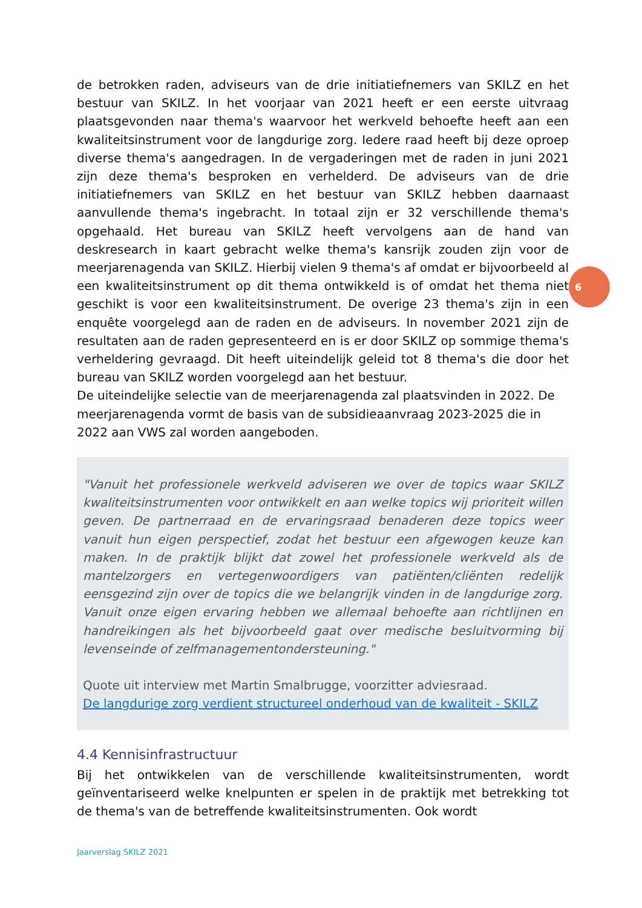de betrokken raden, adviseurs van de drie initiatiefnemers van SKILZ en het bestuur van SKILZ. In het voorjaar van 2021 heeft er een eerste uitvraag plaatsgevonden naar thema's waarvoor het werkveld behoefte heeft aan een kwaliteitsinstrument voor de langdurige zorg. Iedere raad heeft bij deze oproep diverse thema's aangedragen. In de vergaderingen met de raden in juni 2021 zijn deze thema's besproken en verhelderd. De adviseurs van de drie initiatiefnemers van SKILZ en het bestuur van SKILZ hebben daarnaast aanvullende thema's ingebracht. In totaal zijn er 32 verschillende thema's opgehaald. Het bureau van SKILZ heeft vervolgens aan de hand van deskresearch in kaart gebracht welke thema's kansrijk zouden zijn voor de meerjarenagenda van SKILZ. Hierbij vielen 9 thema's af omdat er bijvoorbeeld al een kwaliteitsinstrument op dit thema ontwikkeld is of omdat het thema niet geschikt is voor een kwaliteitsinstrument. De overige 23 thema's zijn in een enquête voorgelegd aan de raden en de adviseurs. In november 2021 zijn de resultaten aan de raden gepresenteerd en is er door SKILZ op sommige thema's verheldering gevraagd. Dit heeft uiteindelijk geleid tot 8 thema's die door het bureau van SKILZ worden voorgelegd aan het bestuur.
De uiteindelijke selectie van de meerjarenagenda zal plaatsvinden in 2022. De meerjarenagenda vormt de basis van de subsidieaanvraag 2023-2025 die in 2022 aan VWS zal worden aangeboden.
"Vanuit het professionele werkveld adviseren we over de topics waar SKILZ kwaliteitsinstrumenten voor ontwikkelt en aan welke topics wij prioriteit willen geven. De partnerraad en de ervaringsraad benaderen deze topics weer vanuit hun eigen perspectief, zodat het bestuur een afgewogen keuze kan maken. In de praktijk blijkt dat zowel het professionele werkveld als de mantelzorgers en vertegenwoordigers van patiënten/cliënten redelijk eensgezind zijn over de topics die we belangrijk vinden in de langdurige zorg. Vanuit onze eigen ervaring hebben we allemaal behoefte aan richtlijnen en handreikingen als het bijvoorbeeld gaat over medische besluitvorming bij levenseinde of zelfmanagementondersteuning."
Quote uit interview met Martin Smalbrugge, voorzitter adviesraad.
De langdurige zorg verdient structureel onderhoud van de kwaliteit - SKILZ
4.4 Kennisinfrastructuur
Bij het ontwikkelen van de verschillende kwaliteitsinstrumenten, wordt geïnventariseerd welke knelpunten er spelen in de praktijk met betrekking tot de thema's van de betreffende kwaliteitsinstrumenten. Ook wordt
6
Jaarverslag SKILZ 2021